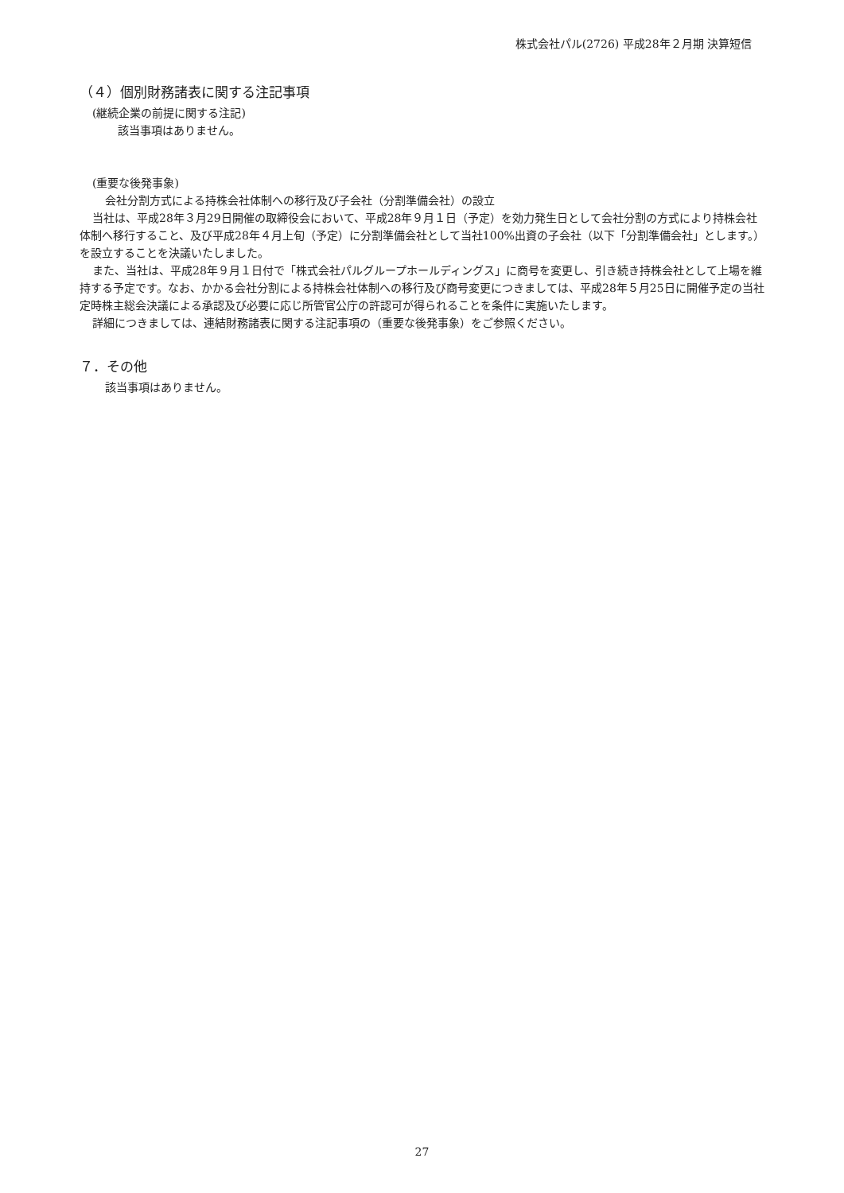株式会社パル(2726) 平成28年２月期 決算短信
（４）個別財務諸表に関する注記事項
(継続企業の前提に関する注記)
該当事項はありません。
(重要な後発事象)
会社分割方式による持株会社体制への移行及び子会社（分割準備会社）の設立
当社は、平成28年３月29日開催の取締役会において、平成28年９月１日（予定）を効力発生日として会社分割の方式により持株会社体制へ移行すること、及び平成28年４月上旬（予定）に分割準備会社として当社100%出資の子会社（以下「分割準備会社」とします。）を設立することを決議いたしました。
また、当社は、平成28年９月１日付で「株式会社パルグループホールディングス」に商号を変更し、引き続き持株会社として上場を維持する予定です。なお、かかる会社分割による持株会社体制への移行及び商号変更につきましては、平成28年５月25日に開催予定の当社定時株主総会決議による承認及び必要に応じ所管官公庁の許認可が得られることを条件に実施いたします。
詳細につきましては、連結財務諸表に関する注記事項の（重要な後発事象）をご参照ください。
７．その他
該当事項はありません。
27